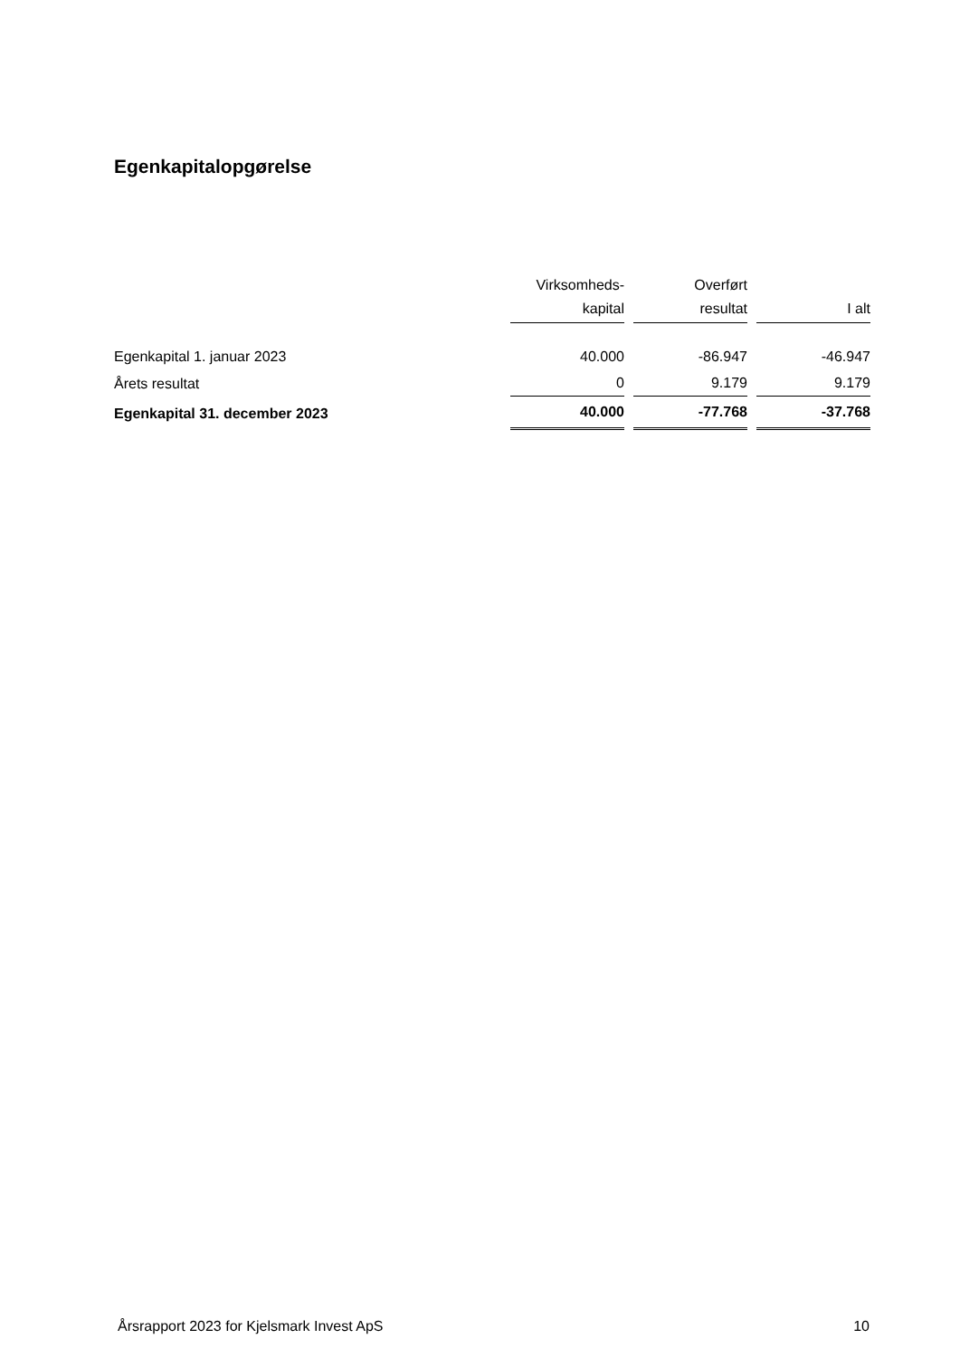Egenkapitalopgørelse
| | Virksomheds- kapital | | Overført resultat | | I alt |
| --- | --- | --- | --- | --- | --- |
| Egenkapital 1. januar 2023 | 40.000 | | -86.947 | | -46.947 |
| Årets resultat | 0 | | 9.179 | | 9.179 |
| Egenkapital 31. december 2023 | 40.000 | | -77.768 | | -37.768 |
Årsrapport 2023 for Kjelsmark Invest ApS 10